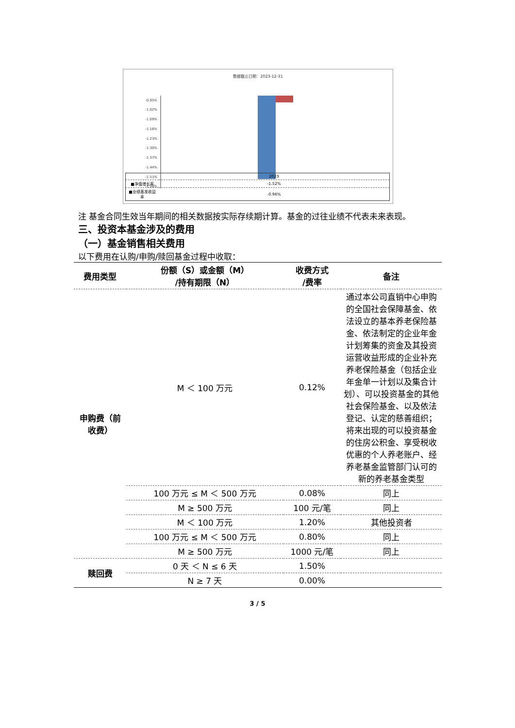数据截止日期：2023-12-31
-0.95%
-1.02%
-1.09%
-1.16%
-1.23%
-1.30%
-1.37%
-1.44%
-1.51%
-1.58%
| | 2023 |
| ■净值增长率 | -1.52% |
| ■业绩基准收益率 | -0.96% |
注 基金合同生效当年期间的相关数据按实际存续期计算。基金的过往业绩不代表未来表现。
三、投资本基金涉及的费用
（一）基金销售相关费用
以下费用在认购/申购/赎回基金过程中收取：
| 费用类型 | 份额（S）或金额（M） /持有期限（N） | 收费方式 /费率 | 备注 |
| --- | --- | --- | --- |
| 申购费（前收费） | M ＜ 100 万元 | 0.12% | 通过本公司直销中心申购的全国社会保障基金、依法设立的基本养老保险基金、依法制定的企业年金计划筹集的资金及其投资运营收益形成的企业补充养老保险基金（包括企业年金单一计划以及集合计划）、可以投资基金的其他社会保险基金、以及依法登记、认定的慈善组织；将来出现的可以投资基金的住房公积金、享受税收优惠的个人养老账户、经养老基金监管部门认可的新的养老基金类型 |
| | 100 万元 ≤ M ＜ 500 万元 | 0.08% | 同上 |
| | M ≥ 500 万元 | 100 元/笔 | 同上 |
| | M ＜ 100 万元 | 1.20% | 其他投资者 |
| | 100 万元 ≤ M ＜ 500 万元 | 0.80% | 同上 |
| | M ≥ 500 万元 | 1000 元/笔 | 同上 |
| 赎回费 | 0 天 ＜ N ≤ 6 天 | 1.50% | |
| | N ≥ 7 天 | 0.00% | |
3 / 5